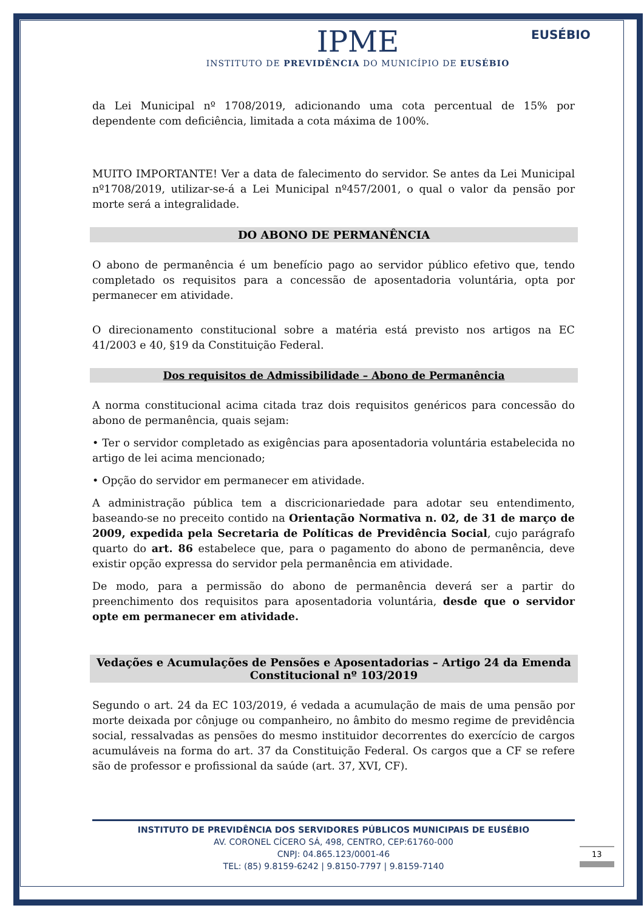EUSÉBIO
IPME
INSTITUTO DE PREVIDÊNCIA DO MUNICÍPIO DE EUSÉBIO
da Lei Municipal nº 1708/2019, adicionando uma cota percentual de 15% por dependente com deficiência, limitada a cota máxima de 100%.
MUITO IMPORTANTE! Ver a data de falecimento do servidor. Se antes da Lei Municipal nº1708/2019, utilizar-se-á a Lei Municipal nº457/2001, o qual o valor da pensão por morte será a integralidade.
DO ABONO DE PERMANÊNCIA
O abono de permanência é um benefício pago ao servidor público efetivo que, tendo completado os requisitos para a concessão de aposentadoria voluntária, opta por permanecer em atividade.
O direcionamento constitucional sobre a matéria está previsto nos artigos na EC 41/2003 e 40, §19 da Constituição Federal.
Dos requisitos de Admissibilidade – Abono de Permanência
A norma constitucional acima citada traz dois requisitos genéricos para concessão do abono de permanência, quais sejam:
• Ter o servidor completado as exigências para aposentadoria voluntária estabelecida no artigo de lei acima mencionado;
• Opção do servidor em permanecer em atividade.
A administração pública tem a discricionariedade para adotar seu entendimento, baseando-se no preceito contido na Orientação Normativa n. 02, de 31 de março de 2009, expedida pela Secretaria de Políticas de Previdência Social, cujo parágrafo quarto do art. 86 estabelece que, para o pagamento do abono de permanência, deve existir opção expressa do servidor pela permanência em atividade.
De modo, para a permissão do abono de permanência deverá ser a partir do preenchimento dos requisitos para aposentadoria voluntária, desde que o servidor opte em permanecer em atividade.
Vedações e Acumulações de Pensões e Aposentadorias – Artigo 24 da Emenda Constitucional nº 103/2019
Segundo o art. 24 da EC 103/2019, é vedada a acumulação de mais de uma pensão por morte deixada por cônjuge ou companheiro, no âmbito do mesmo regime de previdência social, ressalvadas as pensões do mesmo instituidor decorrentes do exercício de cargos acumuláveis na forma do art. 37 da Constituição Federal. Os cargos que a CF se refere são de professor e profissional da saúde (art. 37, XVI, CF).
INSTITUTO DE PREVIDÊNCIA DOS SERVIDORES PÚBLICOS MUNICIPAIS DE EUSÉBIO
AV. CORONEL CÍCERO SÁ, 498, CENTRO, CEP:61760-000
CNPJ: 04.865.123/0001-46
TEL: (85) 9.8159-6242 | 9.8150-7797 | 9.8159-7140
13